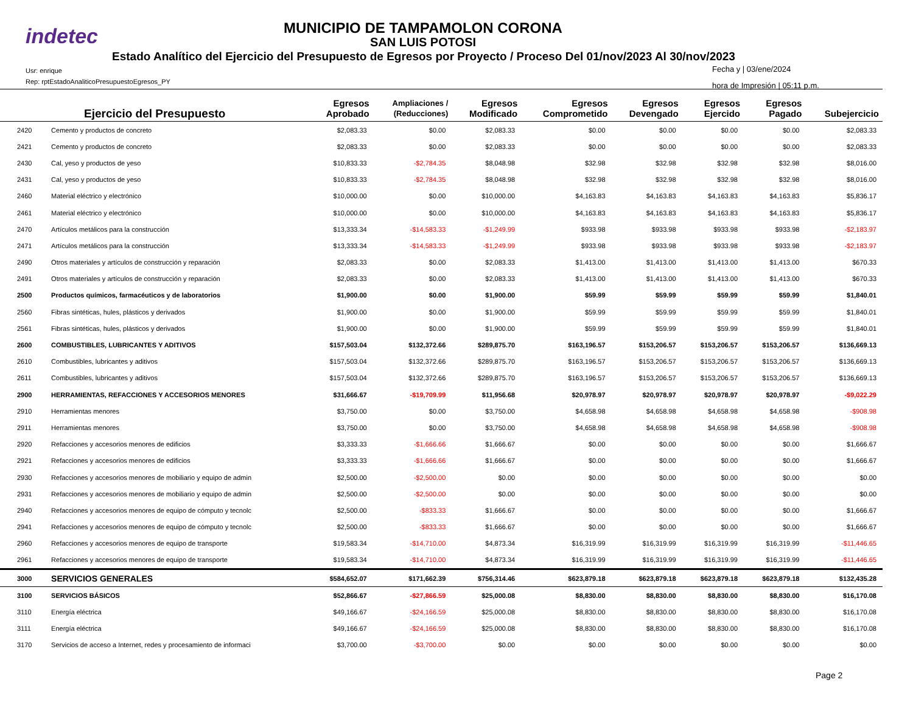indetec
MUNICIPIO DE TAMPAMOLON CORONA
SAN LUIS POTOSI
Estado Analítico del Ejercicio del Presupuesto de Egresos por Proyecto / Proceso Del 01/nov/2023 Al 30/nov/2023
Usr: enrique
Rep: rptEstadoAnaliticoPresupuestoEgresos_PY
Fecha y | 03/ene/2024
hora de Impresión | 05:11 p.m.
| | Ejercicio del Presupuesto | Egresos Aprobado | Ampliaciones / (Reducciones) | Egresos Modificado | Egresos Comprometido | Egresos Devengado | Egresos Ejercido | Egresos Pagado | Subejercicio |
| --- | --- | --- | --- | --- | --- | --- | --- | --- | --- |
| 2420 | Cemento y productos de concreto | $2,083.33 | $0.00 | $2,083.33 | $0.00 | $0.00 | $0.00 | $0.00 | $2,083.33 |
| 2421 | Cemento y productos de concreto | $2,083.33 | $0.00 | $2,083.33 | $0.00 | $0.00 | $0.00 | $0.00 | $2,083.33 |
| 2430 | Cal, yeso y productos de yeso | $10,833.33 | -$2,784.35 | $8,048.98 | $32.98 | $32.98 | $32.98 | $32.98 | $8,016.00 |
| 2431 | Cal, yeso y productos de yeso | $10,833.33 | -$2,784.35 | $8,048.98 | $32.98 | $32.98 | $32.98 | $32.98 | $8,016.00 |
| 2460 | Material eléctrico y electrónico | $10,000.00 | $0.00 | $10,000.00 | $4,163.83 | $4,163.83 | $4,163.83 | $4,163.83 | $5,836.17 |
| 2461 | Material eléctrico y electrónico | $10,000.00 | $0.00 | $10,000.00 | $4,163.83 | $4,163.83 | $4,163.83 | $4,163.83 | $5,836.17 |
| 2470 | Artículos metálicos para la construcción | $13,333.34 | -$14,583.33 | -$1,249.99 | $933.98 | $933.98 | $933.98 | $933.98 | -$2,183.97 |
| 2471 | Artículos metálicos para la construcción | $13,333.34 | -$14,583.33 | -$1,249.99 | $933.98 | $933.98 | $933.98 | $933.98 | -$2,183.97 |
| 2490 | Otros materiales y artículos de construcción y reparación | $2,083.33 | $0.00 | $2,083.33 | $1,413.00 | $1,413.00 | $1,413.00 | $1,413.00 | $670.33 |
| 2491 | Otros materiales y artículos de construcción y reparación | $2,083.33 | $0.00 | $2,083.33 | $1,413.00 | $1,413.00 | $1,413.00 | $1,413.00 | $670.33 |
| 2500 | Productos químicos, farmacéuticos y de laboratorios | $1,900.00 | $0.00 | $1,900.00 | $59.99 | $59.99 | $59.99 | $59.99 | $1,840.01 |
| 2560 | Fibras sintéticas, hules, plásticos y derivados | $1,900.00 | $0.00 | $1,900.00 | $59.99 | $59.99 | $59.99 | $59.99 | $1,840.01 |
| 2561 | Fibras sintéticas, hules, plásticos y derivados | $1,900.00 | $0.00 | $1,900.00 | $59.99 | $59.99 | $59.99 | $59.99 | $1,840.01 |
| 2600 | COMBUSTIBLES, LUBRICANTES Y ADITIVOS | $157,503.04 | $132,372.66 | $289,875.70 | $163,196.57 | $153,206.57 | $153,206.57 | $153,206.57 | $136,669.13 |
| 2610 | Combustibles, lubricantes y aditivos | $157,503.04 | $132,372.66 | $289,875.70 | $163,196.57 | $153,206.57 | $153,206.57 | $153,206.57 | $136,669.13 |
| 2611 | Combustibles, lubricantes y aditivos | $157,503.04 | $132,372.66 | $289,875.70 | $163,196.57 | $153,206.57 | $153,206.57 | $153,206.57 | $136,669.13 |
| 2900 | HERRAMIENTAS, REFACCIONES Y ACCESORIOS MENORES | $31,666.67 | -$19,709.99 | $11,956.68 | $20,978.97 | $20,978.97 | $20,978.97 | $20,978.97 | -$9,022.29 |
| 2910 | Herramientas menores | $3,750.00 | $0.00 | $3,750.00 | $4,658.98 | $4,658.98 | $4,658.98 | $4,658.98 | -$908.98 |
| 2911 | Herramientas menores | $3,750.00 | $0.00 | $3,750.00 | $4,658.98 | $4,658.98 | $4,658.98 | $4,658.98 | -$908.98 |
| 2920 | Refacciones y accesorios menores de edificios | $3,333.33 | -$1,666.66 | $1,666.67 | $0.00 | $0.00 | $0.00 | $0.00 | $1,666.67 |
| 2921 | Refacciones y accesorios menores de edificios | $3,333.33 | -$1,666.66 | $1,666.67 | $0.00 | $0.00 | $0.00 | $0.00 | $1,666.67 |
| 2930 | Refacciones y accesorios menores de mobiliario y equipo de admin | $2,500.00 | -$2,500.00 | $0.00 | $0.00 | $0.00 | $0.00 | $0.00 | $0.00 |
| 2931 | Refacciones y accesorios menores de mobiliario y equipo de admin | $2,500.00 | -$2,500.00 | $0.00 | $0.00 | $0.00 | $0.00 | $0.00 | $0.00 |
| 2940 | Refacciones y accesorios menores de equipo de cómputo y tecnolc | $2,500.00 | -$833.33 | $1,666.67 | $0.00 | $0.00 | $0.00 | $0.00 | $1,666.67 |
| 2941 | Refacciones y accesorios menores de equipo de cómputo y tecnolc | $2,500.00 | -$833.33 | $1,666.67 | $0.00 | $0.00 | $0.00 | $0.00 | $1,666.67 |
| 2960 | Refacciones y accesorios menores de equipo de transporte | $19,583.34 | -$14,710.00 | $4,873.34 | $16,319.99 | $16,319.99 | $16,319.99 | $16,319.99 | -$11,446.65 |
| 2961 | Refacciones y accesorios menores de equipo de transporte | $19,583.34 | -$14,710.00 | $4,873.34 | $16,319.99 | $16,319.99 | $16,319.99 | $16,319.99 | -$11,446.65 |
| 3000 | SERVICIOS GENERALES | $584,652.07 | $171,662.39 | $756,314.46 | $623,879.18 | $623,879.18 | $623,879.18 | $623,879.18 | $132,435.28 |
| 3100 | SERVICIOS BÁSICOS | $52,866.67 | -$27,866.59 | $25,000.08 | $8,830.00 | $8,830.00 | $8,830.00 | $8,830.00 | $16,170.08 |
| 3110 | Energía eléctrica | $49,166.67 | -$24,166.59 | $25,000.08 | $8,830.00 | $8,830.00 | $8,830.00 | $8,830.00 | $16,170.08 |
| 3111 | Energía eléctrica | $49,166.67 | -$24,166.59 | $25,000.08 | $8,830.00 | $8,830.00 | $8,830.00 | $8,830.00 | $16,170.08 |
| 3170 | Servicios de acceso a Internet, redes y procesamiento de informaci | $3,700.00 | -$3,700.00 | $0.00 | $0.00 | $0.00 | $0.00 | $0.00 | $0.00 |
Page 2